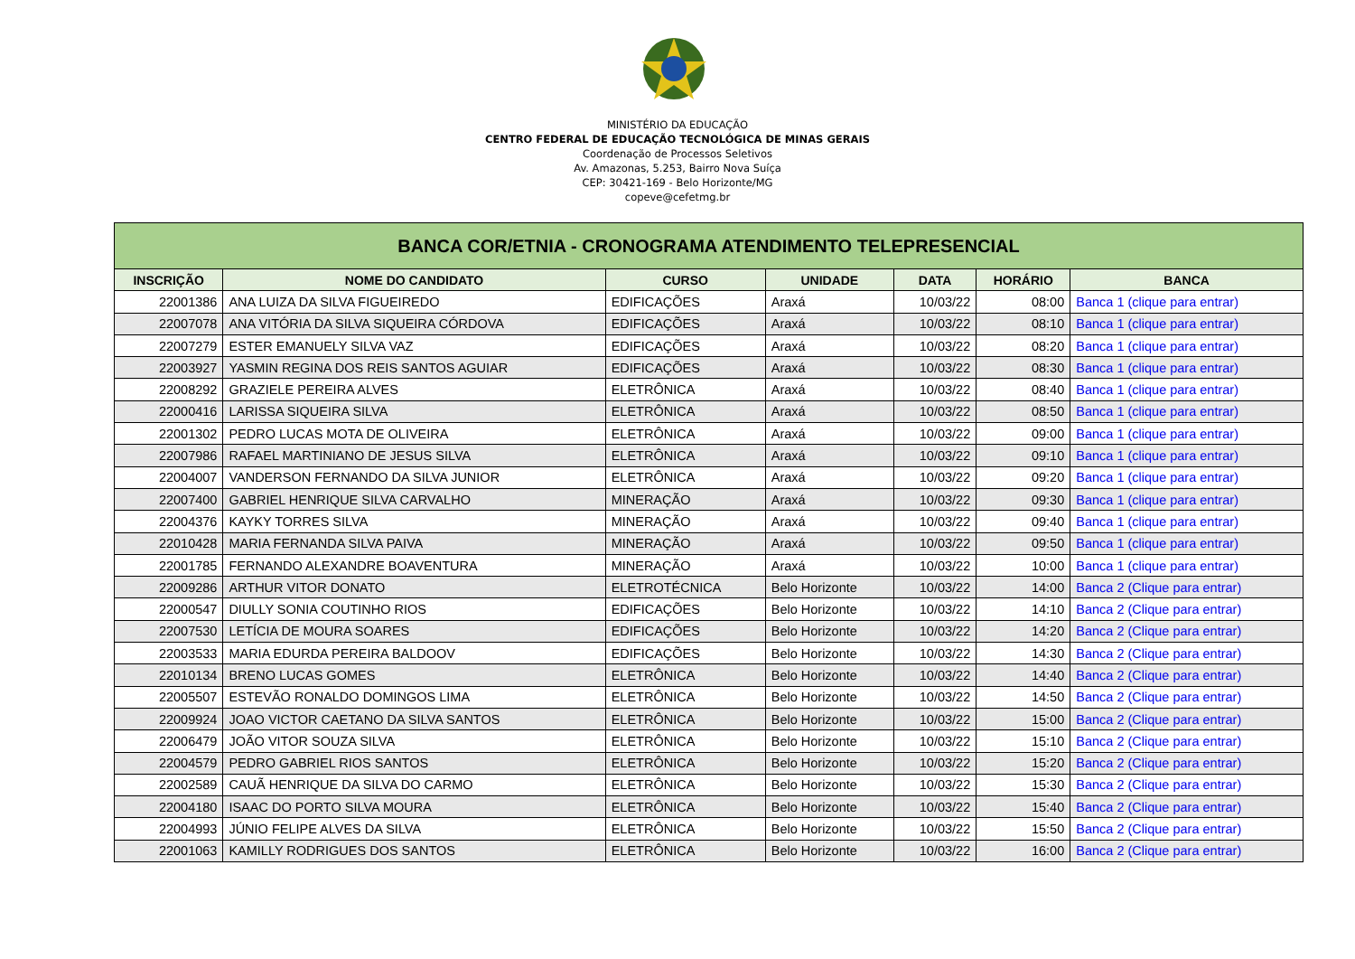MINISTÉRIO DA EDUCAÇÃO
CENTRO FEDERAL DE EDUCAÇÃO TECNOLÓGICA DE MINAS GERAIS
Coordenação de Processos Seletivos
Av. Amazonas, 5.253, Bairro Nova Suíça
CEP: 30421-169 - Belo Horizonte/MG
copeve@cefetmg.br
| BANCA COR/ETNIA - CRONOGRAMA ATENDIMENTO TELEPRESENCIAL | | | | | | |
| --- | --- | --- | --- | --- | --- | --- |
| INSCRIÇÃO | NOME DO CANDIDATO | CURSO | UNIDADE | DATA | HORÁRIO | BANCA |
| 22001386 | ANA LUIZA DA SILVA FIGUEIREDO | EDIFICAÇÕES | Araxá | 10/03/22 | 08:00 | Banca 1 (clique para entrar) |
| 22007078 | ANA VITÓRIA DA SILVA SIQUEIRA CÓRDOVA | EDIFICAÇÕES | Araxá | 10/03/22 | 08:10 | Banca 1 (clique para entrar) |
| 22007279 | ESTER EMANUELY SILVA VAZ | EDIFICAÇÕES | Araxá | 10/03/22 | 08:20 | Banca 1 (clique para entrar) |
| 22003927 | YASMIN REGINA DOS REIS SANTOS AGUIAR | EDIFICAÇÕES | Araxá | 10/03/22 | 08:30 | Banca 1 (clique para entrar) |
| 22008292 | GRAZIELE PEREIRA ALVES | ELETRÔNICA | Araxá | 10/03/22 | 08:40 | Banca 1 (clique para entrar) |
| 22000416 | LARISSA SIQUEIRA SILVA | ELETRÔNICA | Araxá | 10/03/22 | 08:50 | Banca 1 (clique para entrar) |
| 22001302 | PEDRO LUCAS MOTA DE OLIVEIRA | ELETRÔNICA | Araxá | 10/03/22 | 09:00 | Banca 1 (clique para entrar) |
| 22007986 | RAFAEL MARTINIANO DE JESUS SILVA | ELETRÔNICA | Araxá | 10/03/22 | 09:10 | Banca 1 (clique para entrar) |
| 22004007 | VANDERSON FERNANDO DA SILVA JUNIOR | ELETRÔNICA | Araxá | 10/03/22 | 09:20 | Banca 1 (clique para entrar) |
| 22007400 | GABRIEL HENRIQUE SILVA CARVALHO | MINERAÇÃO | Araxá | 10/03/22 | 09:30 | Banca 1 (clique para entrar) |
| 22004376 | KAYKY TORRES SILVA | MINERAÇÃO | Araxá | 10/03/22 | 09:40 | Banca 1 (clique para entrar) |
| 22010428 | MARIA FERNANDA SILVA PAIVA | MINERAÇÃO | Araxá | 10/03/22 | 09:50 | Banca 1 (clique para entrar) |
| 22001785 | FERNANDO ALEXANDRE BOAVENTURA | MINERAÇÃO | Araxá | 10/03/22 | 10:00 | Banca 1 (clique para entrar) |
| 22009286 | ARTHUR VITOR DONATO | ELETROTÉCNICA | Belo Horizonte | 10/03/22 | 14:00 | Banca 2 (Clique para entrar) |
| 22000547 | DIULLY SONIA COUTINHO RIOS | EDIFICAÇÕES | Belo Horizonte | 10/03/22 | 14:10 | Banca 2 (Clique para entrar) |
| 22007530 | LETÍCIA DE MOURA SOARES | EDIFICAÇÕES | Belo Horizonte | 10/03/22 | 14:20 | Banca 2 (Clique para entrar) |
| 22003533 | MARIA EDURDA PEREIRA BALDOOV | EDIFICAÇÕES | Belo Horizonte | 10/03/22 | 14:30 | Banca 2 (Clique para entrar) |
| 22010134 | BRENO LUCAS GOMES | ELETRÔNICA | Belo Horizonte | 10/03/22 | 14:40 | Banca 2 (Clique para entrar) |
| 22005507 | ESTEVÃO RONALDO DOMINGOS LIMA | ELETRÔNICA | Belo Horizonte | 10/03/22 | 14:50 | Banca 2 (Clique para entrar) |
| 22009924 | JOAO VICTOR CAETANO DA SILVA SANTOS | ELETRÔNICA | Belo Horizonte | 10/03/22 | 15:00 | Banca 2 (Clique para entrar) |
| 22006479 | JOÃO VITOR SOUZA SILVA | ELETRÔNICA | Belo Horizonte | 10/03/22 | 15:10 | Banca 2 (Clique para entrar) |
| 22004579 | PEDRO GABRIEL RIOS SANTOS | ELETRÔNICA | Belo Horizonte | 10/03/22 | 15:20 | Banca 2 (Clique para entrar) |
| 22002589 | CAUÃ HENRIQUE DA SILVA DO CARMO | ELETRÔNICA | Belo Horizonte | 10/03/22 | 15:30 | Banca 2 (Clique para entrar) |
| 22004180 | ISAAC DO PORTO SILVA MOURA | ELETRÔNICA | Belo Horizonte | 10/03/22 | 15:40 | Banca 2 (Clique para entrar) |
| 22004993 | JÚNIO FELIPE ALVES DA SILVA | ELETRÔNICA | Belo Horizonte | 10/03/22 | 15:50 | Banca 2 (Clique para entrar) |
| 22001063 | KAMILLY RODRIGUES DOS SANTOS | ELETRÔNICA | Belo Horizonte | 10/03/22 | 16:00 | Banca 2 (Clique para entrar) |